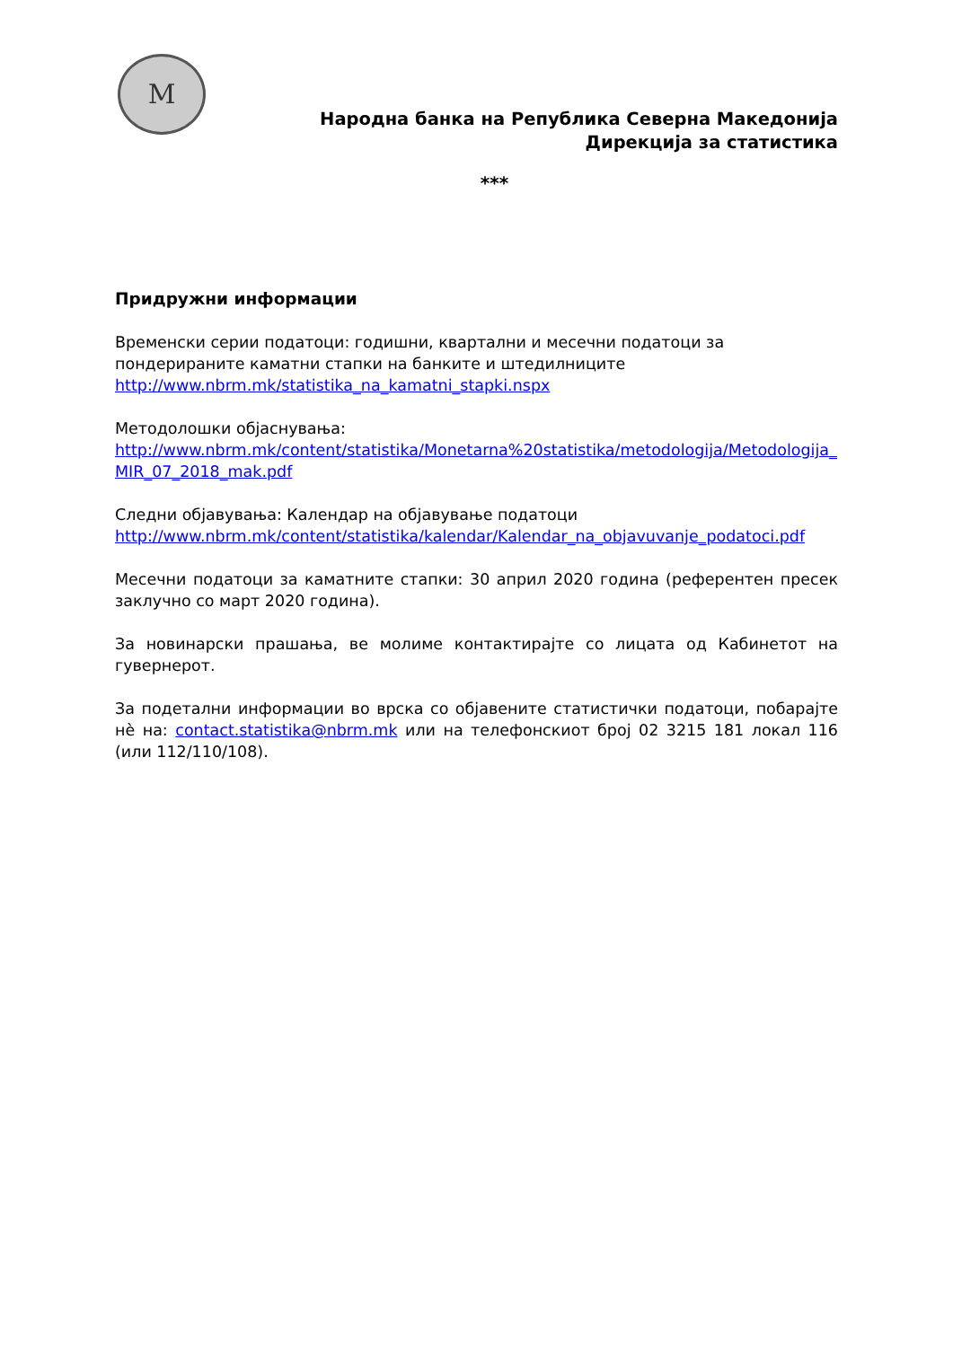M
Народна банка на Република Северна Македонија
Дирекција за статистика
***
Придружни информации
Временски серии податоци: годишни, квартални и месечни податоци за пондерираните каматни стапки на банките и штедилниците
http://www.nbrm.mk/statistika_na_kamatni_stapki.nspx
Методолошки објаснувања:
http://www.nbrm.mk/content/statistika/Monetarna%20statistika/metodologija/Metodologija_MIR_07_2018_mak.pdf
Следни објавувања: Календар на објавување податоци
http://www.nbrm.mk/content/statistika/kalendar/Kalendar_na_objavuvanje_podatoci.pdf
Месечни податоци за каматните стапки: 30 април 2020 година (референтен пресек заклучно со март 2020 година).
За новинарски прашања, ве молиме контактирајте со лицата од Кабинетот на гувернерот.
За подетални информации во врска со објавените статистички податоци, побарајте нè на: contact.statistika@nbrm.mk или на телефонскиот број 02 3215 181 локал 116 (или 112/110/108).